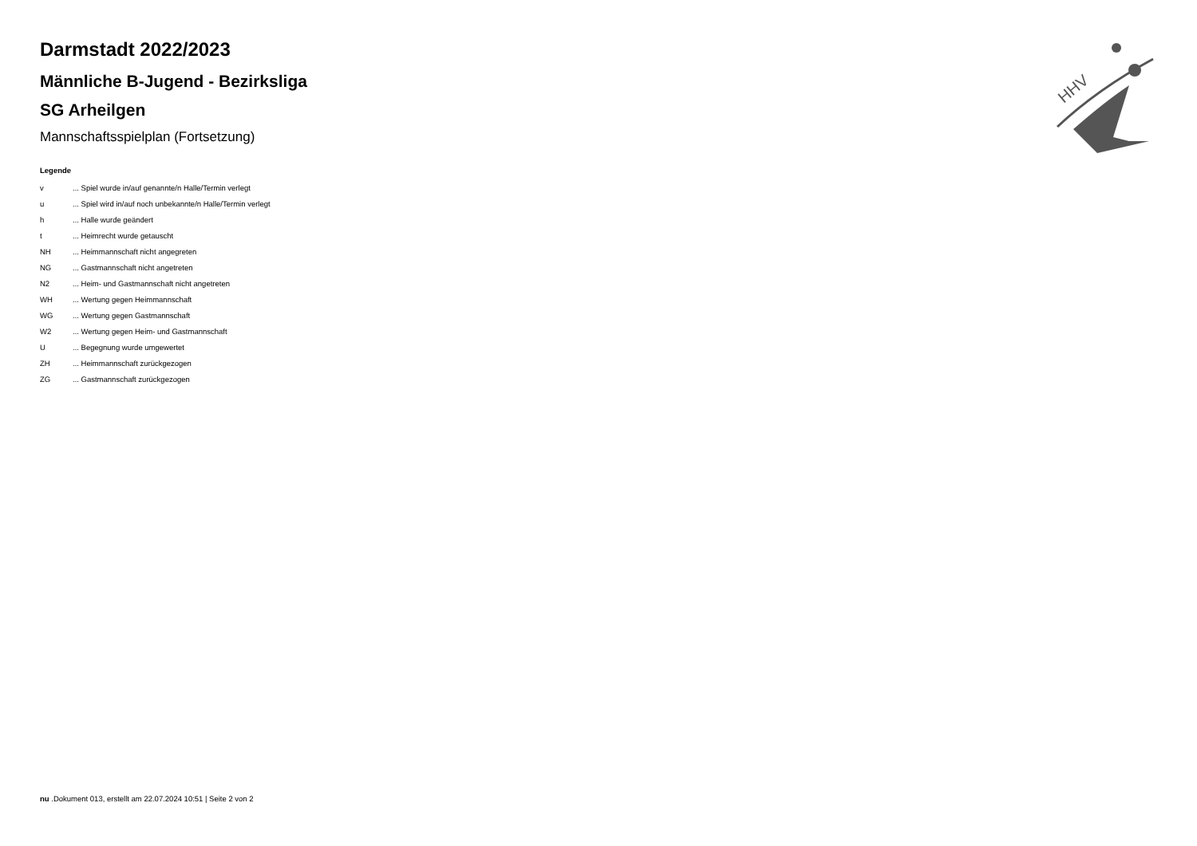Darmstadt 2022/2023
Männliche B-Jugend - Bezirksliga
SG Arheilgen
Mannschaftsspielplan (Fortsetzung)
Legende
| v | ... Spiel wurde in/auf genannte/n Halle/Termin verlegt |
| u | ... Spiel wird in/auf noch unbekannte/n Halle/Termin verlegt |
| h | ... Halle wurde geändert |
| t | ... Heimrecht wurde getauscht |
| NH | ... Heimmannschaft nicht angegreten |
| NG | ... Gastmannschaft nicht angetreten |
| N2 | ... Heim- und Gastmannschaft nicht angetreten |
| WH | ... Wertung gegen Heimmannschaft |
| WG | ... Wertung gegen Gastmannschaft |
| W2 | ... Wertung gegen Heim- und Gastmannschaft |
| U | ... Begegnung wurde umgewertet |
| ZH | ... Heimmannschaft zurückgezogen |
| ZG | ... Gastmannschaft zurückgezogen |
HHV
nu .Dokument 013, erstellt am 22.07.2024 10:51 | Seite 2 von 2